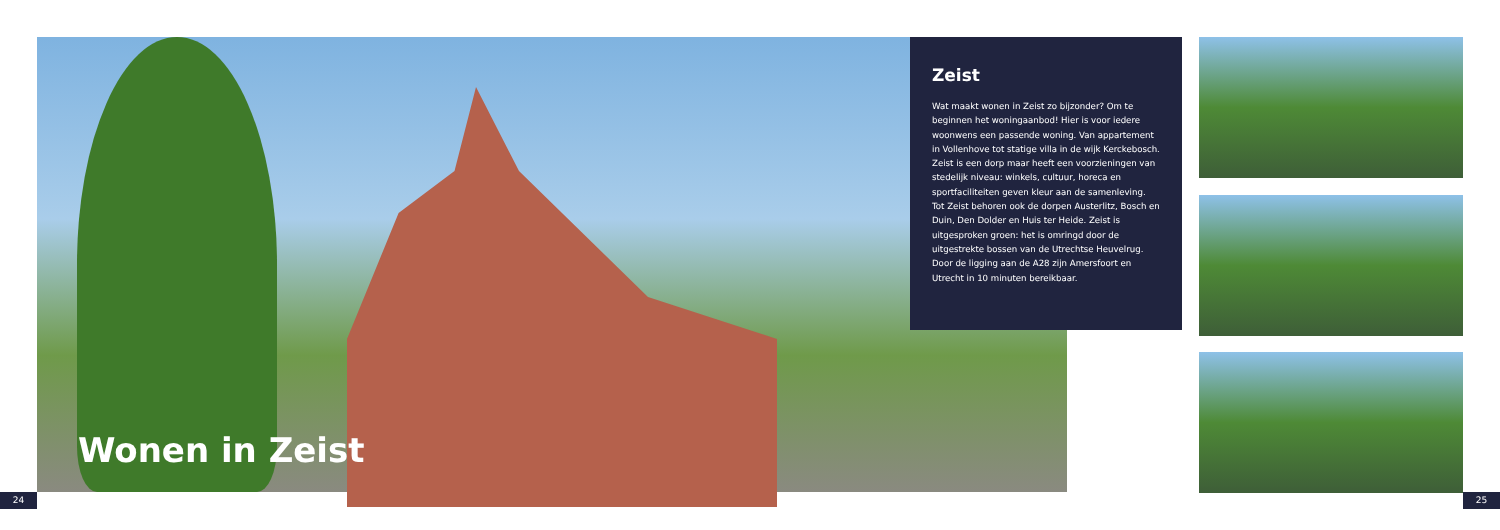Wonen in Zeist
Zeist
Wat maakt wonen in Zeist zo bijzonder? Om te beginnen het woningaanbod! Hier is voor iedere woonwens een passende woning. Van appartement in Vollenhove tot statige villa in de wijk Kerckebosch. Zeist is een dorp maar heeft een voorzieningen van stedelijk niveau: winkels, cultuur, horeca en sportfaciliteiten geven kleur aan de samenleving. Tot Zeist behoren ook de dorpen Austerlitz, Bosch en Duin, Den Dolder en Huis ter Heide. Zeist is uitgesproken groen: het is omringd door de uitgestrekte bossen van de Utrechtse Heuvelrug. Door de ligging aan de A28 zijn Amersfoort en Utrecht in 10 minuten bereikbaar.
24 25